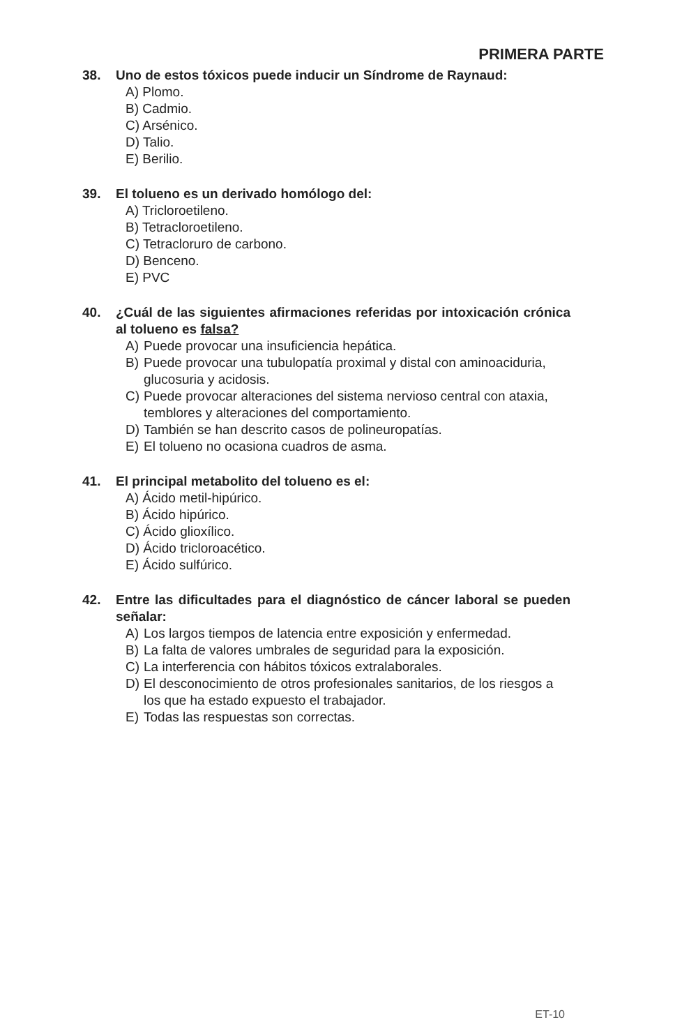PRIMERA PARTE
38. Uno de estos tóxicos puede inducir un Síndrome de Raynaud:
A) Plomo.
B) Cadmio.
C) Arsénico.
D) Talio.
E) Berilio.
39. El tolueno es un derivado homólogo del:
A) Tricloroetileno.
B) Tetracloroetileno.
C) Tetracloruro de carbono.
D) Benceno.
E) PVC
40. ¿Cuál de las siguientes afirmaciones referidas por intoxicación crónica al tolueno es falsa?
A) Puede provocar una insuficiencia hepática.
B) Puede provocar una tubulopatía proximal y distal con aminoaciduria, glucosuria y acidosis.
C) Puede provocar alteraciones del sistema nervioso central con ataxia, temblores y alteraciones del comportamiento.
D) También se han descrito casos de polineuropatías.
E) El tolueno no ocasiona cuadros de asma.
41. El principal metabolito del tolueno es el:
A) Ácido metil-hipúrico.
B) Ácido hipúrico.
C) Ácido glioxílico.
D) Ácido tricloroacético.
E) Ácido sulfúrico.
42. Entre las dificultades para el diagnóstico de cáncer laboral se pueden señalar:
A) Los largos tiempos de latencia entre exposición y enfermedad.
B) La falta de valores umbrales de seguridad para la exposición.
C) La interferencia con hábitos tóxicos extralaborales.
D) El desconocimiento de otros profesionales sanitarios, de los riesgos a los que ha estado expuesto el trabajador.
E) Todas las respuestas son correctas.
ET-10